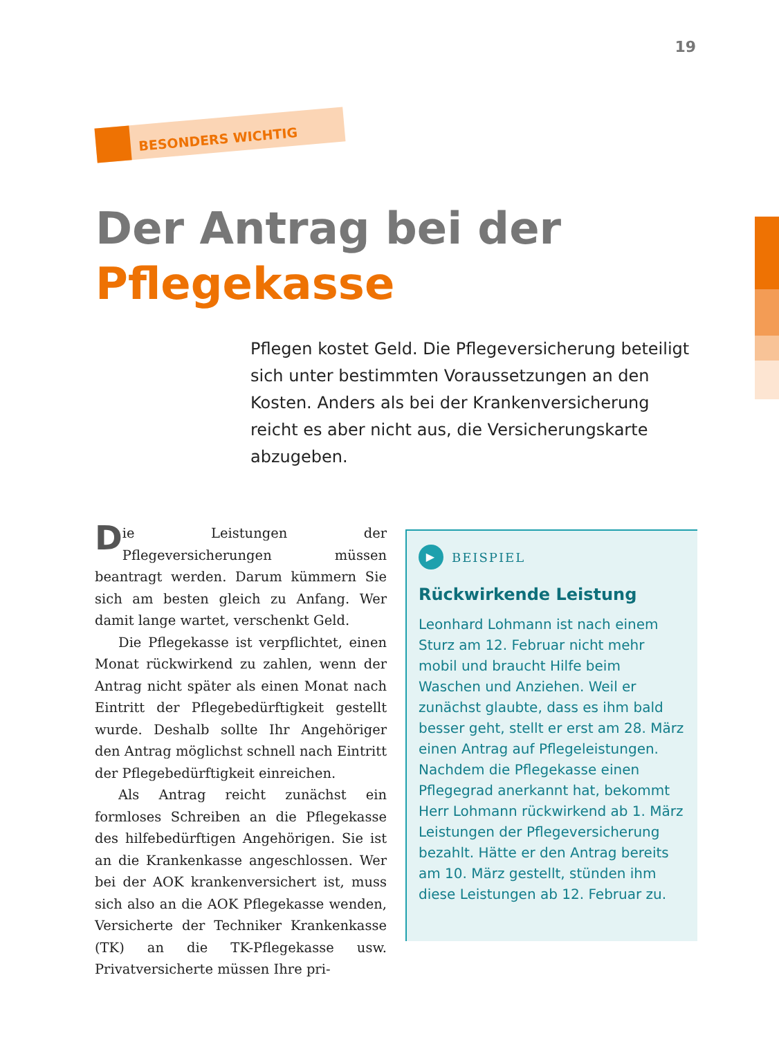19
BESONDERS WICHTIG
Der Antrag bei der
Pflegekasse
Pflegen kostet Geld. Die Pflegeversicherung beteiligt sich unter bestimmten Voraussetzungen an den Kosten. Anders als bei der Krankenversicherung reicht es aber nicht aus, die Versicherungskarte abzugeben.
Die Leistungen der Pflegeversicherungen müssen beantragt werden. Darum kümmern Sie sich am besten gleich zu Anfang. Wer damit lange wartet, verschenkt Geld.
Die Pflegekasse ist verpflichtet, einen Monat rückwirkend zu zahlen, wenn der Antrag nicht später als einen Monat nach Eintritt der Pflegebedürftigkeit gestellt wurde. Deshalb sollte Ihr Angehöriger den Antrag möglichst schnell nach Eintritt der Pflegebedürftigkeit einreichen.
Als Antrag reicht zunächst ein formloses Schreiben an die Pflegekasse des hilfebedürftigen Angehörigen. Sie ist an die Krankenkasse angeschlossen. Wer bei der AOK krankenversichert ist, muss sich also an die AOK Pflegekasse wenden, Versicherte der Techniker Krankenkasse (TK) an die TK-Pflegekasse usw. Privatversicherte müssen Ihre pri-
▶
BEISPIEL
Rückwirkende Leistung
Leonhard Lohmann ist nach einem Sturz am 12. Februar nicht mehr mobil und braucht Hilfe beim Waschen und Anziehen. Weil er zunächst glaubte, dass es ihm bald besser geht, stellt er erst am 28. März einen Antrag auf Pflegeleistungen.
Nachdem die Pflegekasse einen Pflegegrad anerkannt hat, bekommt Herr Lohmann rückwirkend ab 1. März Leistungen der Pflegeversicherung bezahlt. Hätte er den Antrag bereits am 10. März gestellt, stünden ihm diese Leistungen ab 12. Februar zu.